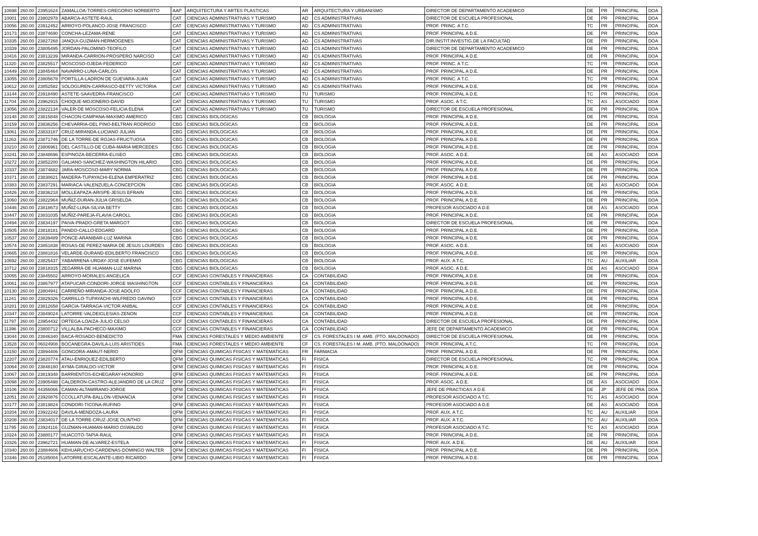| 10698 | 260.00 | 23951624 | ZAMALLOA-TORRES-GREGORIO NORBERTO | AAP | ARQUITECTURA Y ARTES PLASTICAS | AR | ARQUITECTURA Y URBANISMO | DIRECTOR DE DEPARTAMENTO ACADEMICO | DE | PR | PRINCIPAL | DOA |
| 10001 | 260.00 | 23802978 | ABARCA-ASTETE-RAUL | CAT | CIENCIAS ADMINISTRATIVAS Y TURISMO | AD | CS ADMINISTRATIVAS | DIRECTOR DE ESCUELA PROFESIONAL | DE | PR | PRINCIPAL | DOA |
| 10056 | 260.00 | 23912452 | ARROYO-POLANCO-JOSE FRANCISCO | CAT | CIENCIAS ADMINISTRATIVAS Y TURISMO | AD | CS ADMINISTRATIVAS | PROF. PRINC. A T.C. | TC | PR | PRINCIPAL | DOA |
| 10173 | 260.00 | 23874690 | CONCHA-LEZAMA-RENE | CAT | CIENCIAS ADMINISTRATIVAS Y TURISMO | AD | CS ADMINISTRATIVAS | PROF. PRINCIPAL A D.E. | DE | PR | PRINCIPAL | DOA |
| 10335 | 260.00 | 23827268 | JANQUI-GUZMAN-HERMOGENES | CAT | CIENCIAS ADMINISTRATIVAS Y TURISMO | AD | CS ADMINISTRATIVAS | DIR.INSTIT.INVESTIG.DE LA FACULTAD | DE | PR | PRINCIPAL | DOA |
| 10339 | 260.00 | 23805495 | JORDAN-PALOMINO-TEOFILO | CAT | CIENCIAS ADMINISTRATIVAS Y TURISMO | AD | CS ADMINISTRATIVAS | DIRECTOR DE DEPARTAMENTO ACADEMICO | DE | PR | PRINCIPAL | DOA |
| 10416 | 260.00 | 23813239 | MIRANDA-CARRION-PROSPERO NARCISO | CAT | CIENCIAS ADMINISTRATIVAS Y TURISMO | AD | CS ADMINISTRATIVAS | PROF. PRINCIPAL A D.E. | DE | PR | PRINCIPAL | DOA |
| 11320 | 260.00 | 23825517 | MOSCOSO-OJEDA-FEDERICO | CAT | CIENCIAS ADMINISTRATIVAS Y TURISMO | AD | CS ADMINISTRATIVAS | PROF. PRINC. A T.C. | TC | PR | PRINCIPAL | DOA |
| 10449 | 260.00 | 23845464 | NAVARRO-LUNA-CARLOS | CAT | CIENCIAS ADMINISTRATIVAS Y TURISMO | AD | CS ADMINISTRATIVAS | PROF. PRINCIPAL A D.E. | DE | PR | PRINCIPAL | DOA |
| 13055 | 260.00 | 23805678 | PORTILLA-LADRON DE GUEVARA-JUAN | CAT | CIENCIAS ADMINISTRATIVAS Y TURISMO | AD | CS ADMINISTRATIVAS | PROF. PRINC. A T.C. | TC | PR | PRINCIPAL | DOA |
| 10612 | 260.00 | 23852582 | SOLOGUREN-CARRASCO-BETTY VICTORIA | CAT | CIENCIAS ADMINISTRATIVAS Y TURISMO | AD | CS ADMINISTRATIVAS | PROF. PRINCIPAL A D.E. | DE | PR | PRINCIPAL | DOA |
| 13144 | 260.00 | 23918490 | ASTETE-SAAVEDRA-FRANCISCO | CAT | CIENCIAS ADMINISTRATIVAS Y TURISMO | TU | TURISMO | PROF. PRINCIPAL A D.E. | TC | PR | PRINCIPAL | DOA |
| 11704 | 260.00 | 23962915 | CHOQUE-MOJONERO-DAVID | CAT | CIENCIAS ADMINISTRATIVAS Y TURISMO | TU | TURISMO | PROF. ASOC. A T.C. | TC | AS | ASOCIADO | DOA |
| 13056 | 260.00 | 23822134 | VALER-DE MOSCOSO-FELICIA ELENA | CAT | CIENCIAS ADMINISTRATIVAS Y TURISMO | TU | TURISMO | DIRECTOR DE ESCUELA PROFESIONAL | DE | PR | PRINCIPAL | DOA |
| 10148 | 260.00 | 23815848 | CHACON-CAMPANA-MAXIMO AMERICO | CBG | CIENCIAS BIOLOGICAS | CB | BIOLOGIA | PROF. PRINCIPAL A D.E. | DE | PR | PRINCIPAL | DOA |
| 10159 | 260.00 | 23836256 | CHEVARRIA-DEL PINO-BELTRAN RODRIGO | CBG | CIENCIAS BIOLOGICAS | CB | BIOLOGIA | PROF. PRINCIPAL A D.E. | DE | PR | PRINCIPAL | DOA |
| 13061 | 260.00 | 23833187 | CRUZ-MIRANDA-LUCIANO JULIAN | CBG | CIENCIAS BIOLOGICAS | CB | BIOLOGIA | PROF. PRINCIPAL A D.E. | DE | PR | PRINCIPAL | DOA |
| 11263 | 260.00 | 23871746 | DE LA TORRE-DE ROJAS-FRUCTUOSA | CBG | CIENCIAS BIOLOGICAS | CB | BIOLOGIA | PROF. PRINCIPAL A D.E. | DE | PR | PRINCIPAL | DOA |
| 10210 | 260.00 | 23806961 | DEL CASTILLO-DE CUBA-MARIA MERCEDES | CBG | CIENCIAS BIOLOGICAS | CB | BIOLOGIA | PROF. PRINCIPAL A D.E. | DE | PR | PRINCIPAL | DOA |
| 10241 | 260.00 | 23848696 | ESPINOZA-BECERRA-ELISEO | CBG | CIENCIAS BIOLOGICAS | CB | BIOLOGIA | PROF. ASOC. A D.E. | DE | AS | ASOCIADO | DOA |
| 10272 | 260.00 | 23852200 | GALIANO-SANCHEZ-WASHINGTON HILARIO | CBG | CIENCIAS BIOLOGICAS | CB | BIOLOGIA | PROF. PRINCIPAL A D.E. | DE | PR | PRINCIPAL | DOA |
| 10337 | 260.00 | 23874682 | JARA-MOSCOSO-MARY NORMA | CBG | CIENCIAS BIOLOGICAS | CB | BIOLOGIA | PROF. PRINCIPAL A D.E. | DE | PR | PRINCIPAL | DOA |
| 10371 | 260.00 | 23830621 | MADERA-TUPAYACHI-ELENA EMPERATRIZ | CBG | CIENCIAS BIOLOGICAS | CB | BIOLOGIA | PROF. PRINCIPAL A D.E. | DE | PR | PRINCIPAL | DOA |
| 10383 | 260.00 | 23837291 | MARIACA-VALENZUELA-CONCEPCION | CBG | CIENCIAS BIOLOGICAS | CB | BIOLOGIA | PROF. ASOC. A D.E. | DE | AS | ASOCIADO | DOA |
| 10426 | 260.00 | 23836218 | MOLLEAPAZA-ARISPE-JESUS EFRAIN | CBG | CIENCIAS BIOLOGICAS | CB | BIOLOGIA | PROF. PRINCIPAL A D.E. | DE | PR | PRINCIPAL | DOA |
| 13060 | 260.00 | 23822964 | MUÑIZ-DURAN-JULIA GRISELDA | CBG | CIENCIAS BIOLOGICAS | CB | BIOLOGIA | PROF. PRINCIPAL A D.E. | DE | PR | PRINCIPAL | DOA |
| 10446 | 260.00 | 23818673 | MUÑIZ-LUNA-SILVIA BETTY | CBG | CIENCIAS BIOLOGICAS | CB | BIOLOGIA | PROFESOR ASOCIADO A D.E | DE | AS | ASOCIADO | DOA |
| 10447 | 260.00 | 23831035 | MUÑIZ-PAREJA-FLAVIA CAROLL | CBG | CIENCIAS BIOLOGICAS | CB | BIOLOGIA | PROF. PRINCIPAL A D.E. | DE | PR | PRINCIPAL | DOA |
| 10494 | 260.00 | 23834197 | PAIVA-PRADO-GRETA MARGOT | CBG | CIENCIAS BIOLOGICAS | CB | BIOLOGIA | DIRECTOR DE ESCUELA PROFESIONAL | DE | PR | PRINCIPAL | DOA |
| 10505 | 260.00 | 23818181 | PANDO-CALLO-EDGARD | CBG | CIENCIAS BIOLOGICAS | CB | BIOLOGIA | PROF. PRINCIPAL A D.E. | DE | PR | PRINCIPAL | DOA |
| 10537 | 260.00 | 23839489 | PONCE-ARANIBAR-LUZ MARINA | CBG | CIENCIAS BIOLOGICAS | CB | BIOLOGIA | PROF. PRINCIPAL A D.E. | DE | PR | PRINCIPAL | DOA |
| 10574 | 260.00 | 23851838 | ROSAS-DE PEREZ-MARIA DE JESUS LOURDES | CBG | CIENCIAS BIOLOGICAS | CB | BIOLOGIA | PROF. ASOC. A D.E. | DE | AS | ASOCIADO | DOA |
| 10665 | 260.00 | 23881816 | VELARDE-DURAND-EDILBERTO FRANCISCO | CBG | CIENCIAS BIOLOGICAS | CB | BIOLOGIA | PROF. PRINCIPAL A D.E. | DE | PR | PRINCIPAL | DOA |
| 10692 | 260.00 | 23825437 | YABARRENA-URDAY-JOSE EUFEMIO | CBG | CIENCIAS BIOLOGICAS | CB | BIOLOGIA | PROF. AUX. A T.C. | TC | AU | AUXILIAR | DOA |
| 10712 | 260.00 | 23818315 | ZEGARRA-DE HUAMAN-LUZ MARINA | CBG | CIENCIAS BIOLOGICAS | CB | BIOLOGIA | PROF. ASOC. A D.E. | DE | AS | ASOCIADO | DOA |
| 10055 | 260.00 | 23845502 | ARROYO-MORALES-ANGELICA | CCF | CIENCIAS CONTABLES Y FINANCIERAS | CA | CONTABILIDAD | PROF. PRINCIPAL A D.E. | DE | PR | PRINCIPAL | DOA |
| 10061 | 260.00 | 23867977 | ATAPUCAR-CONDORI-JORGE WASHINGTON | CCF | CIENCIAS CONTABLES Y FINANCIERAS | CA | CONTABILIDAD | PROF. PRINCIPAL A D.E. | DE | PR | PRINCIPAL | DOA |
| 10130 | 260.00 | 23804941 | CARREÑO-MIRANDA-JOSE ADOLFO | CCF | CIENCIAS CONTABLES Y FINANCIERAS | CA | CONTABILIDAD | PROF. PRINCIPAL A D.E. | DE | PR | PRINCIPAL | DOA |
| 11241 | 260.00 | 23829326 | CARRILLO-TUPAYACHI-WILFREDO GAVINO | CCF | CIENCIAS CONTABLES Y FINANCIERAS | CA | CONTABILIDAD | PROF. PRINCIPAL A D.E. | DE | PR | PRINCIPAL | DOA |
| 10281 | 260.00 | 23812658 | GARCIA-TARRAGA-VICTOR ANIBAL | CCF | CIENCIAS CONTABLES Y FINANCIERAS | CA | CONTABILIDAD | PROF. PRINCIPAL A D.E. | DE | PR | PRINCIPAL | DOA |
| 10347 | 260.00 | 23849024 | LATORRE-VALDEIGLESIAS-ZENON | CCF | CIENCIAS CONTABLES Y FINANCIERAS | CA | CONTABILIDAD | PROF. PRINCIPAL A D.E. | DE | PR | PRINCIPAL | DOA |
| 11797 | 260.00 | 23954432 | ORTEGA-LOAIZA-JULIO CELSO | CCF | CIENCIAS CONTABLES Y FINANCIERAS | CA | CONTABILIDAD | DIRECTOR DE ESCUELA PROFESIONAL | DE | PR | PRINCIPAL | DOA |
| 11396 | 260.00 | 23800712 | VILLALBA-PACHECO-MAXIMO | CCF | CIENCIAS CONTABLES Y FINANCIERAS | CA | CONTABILIDAD | JEFE DE DEPARTAMENTO ACADEMICO | DE | PR | PRINCIPAL | DOA |
| 13044 | 260.00 | 23846340 | BACA-ROSADO-BENEDICTO | FMA | CIENCIAS FORESTALES Y MEDIO AMBIENTE | CF | CS. FORESTALES I M. AMB. (PTO. MALDONADO) | DIRECTOR DE ESCUELA PROFESIONAL | DE | PR | PRINCIPAL | DOA |
| 13528 | 260.00 | 06024908 | BOCANEGRA-DAVILA-LUIS ARISTIDES | FMA | CIENCIAS FORESTALES Y MEDIO AMBIENTE | CF | CS. FORESTALES I M. AMB. (PTO. MALDONADO) | PROF. PRINCIPAL A T.C. | TC | PR | PRINCIPAL | DOA |
| 13150 | 260.00 | 23894406 | GONGORA-AMAUT-NERIO | QFM | CIENCIAS QUIMICAS FISICAS Y MATEMATICAS | FR | FARMACIA | PROF. PRINCIPAL A D.E. | DE | PR | PRINCIPAL | DOA |
| 12207 | 260.00 | 23820774 | ATAU-ENRIQUEZ-EDILBERTO | QFM | CIENCIAS QUIMICAS FISICAS Y MATEMATICAS | FI | FISICA | DIRECTOR DE ESCUELA PROFESIONAL | TC | PR | PRINCIPAL | DOA |
| 10064 | 260.00 | 23848180 | AYMA-GIRALDO-VICTOR | QFM | CIENCIAS QUIMICAS FISICAS Y MATEMATICAS | FI | FISICA | PROF. PRINCIPAL A D.E. | DE | PR | PRINCIPAL | DOA |
| 10067 | 260.00 | 23819348 | BARRIENTOS-ECHEGARAY-HONORIO | QFM | CIENCIAS QUIMICAS FISICAS Y MATEMATICAS | FI | FISICA | PROF. PRINCIPAL A D.E. | DE | PR | PRINCIPAL | DOA |
| 10098 | 260.00 | 23905498 | CALDERON-CASTRO-ALEJANDRO DE LA CRUZ | QFM | CIENCIAS QUIMICAS FISICAS Y MATEMATICAS | FI | FISICA | PROF. ASOC. A D.E. | DE | AS | ASOCIADO | DOA |
| 10106 | 260.00 | 44356066 | CAMAN-ALTAMIRANO-JORGE | QFM | CIENCIAS QUIMICAS FISICAS Y MATEMATICAS | FI | FISICA | JEFE DE PRACTICAS A D.E. | DE | JP | JEFE DE PRA | DOA |
| 12051 | 260.00 | 23920876 | CCOLLATUPA-BALLON-VENANCIA | QFM | CIENCIAS QUIMICAS FISICAS Y MATEMATICAS | FI | FISICA | PROFESOR ASOCIADO A T.C. | TC | AS | ASOCIADO | DOA |
| 10177 | 260.00 | 23819824 | CONDORI-TICONA-RUFINO | QFM | CIENCIAS QUIMICAS FISICAS Y MATEMATICAS | FI | FISICA | PROFESOR ASOCIADO A D.E | DE | AS | ASOCIADO | DOA |
| 10204 | 260.00 | 23922242 | DAVILA-MENDOZA-LAURA | QFM | CIENCIAS QUIMICAS FISICAS Y MATEMATICAS | FI | FISICA | PROF. AUX. A T.C. | TC | AU | AUXILIAR | DOA |
| 10208 | 260.00 | 23834017 | DE LA TORRE-CRUZ-JOSE OLINTHO | QFM | CIENCIAS QUIMICAS FISICAS Y MATEMATICAS | FI | FISICA | PROF. AUX. A T.C. | TC | AU | AUXILIAR | DOA |
| 11795 | 260.00 | 23924116 | GUZMAN-HUAMAN-MARIO OSWALDO | QFM | CIENCIAS QUIMICAS FISICAS Y MATEMATICAS | FI | FISICA | PROFESOR ASOCIADO A T.C. | TC | AS | ASOCIADO | DOA |
| 10324 | 260.00 | 23880177 | HUACOTO-TAPIA-RAUL | QFM | CIENCIAS QUIMICAS FISICAS Y MATEMATICAS | FI | FISICA | PROF. PRINCIPAL A D.E. | DE | PR | PRINCIPAL | DOA |
| 10326 | 260.00 | 23962721 | HUAMAN-DE ALVAREZ-ESTELA | QFM | CIENCIAS QUIMICAS FISICAS Y MATEMATICAS | FI | FISICA | PROF. AUX. A D.E. | DE | AU | AUXILIAR | DOA |
| 10340 | 260.00 | 23884606 | KEHUARUCHO-CARDENAS-DOMINGO WALTER | QFM | CIENCIAS QUIMICAS FISICAS Y MATEMATICAS | FI | FISICA | PROF. PRINCIPAL A D.E. | DE | PR | PRINCIPAL | DOA |
| 10346 | 260.00 | 25185004 | LATORRE-ESCALANTE-LIBIO RICARDO | QFM | CIENCIAS QUIMICAS FISICAS Y MATEMATICAS | FI | FISICA | PROF. PRINCIPAL A D.E. | DE | PR | PRINCIPAL | DOA |